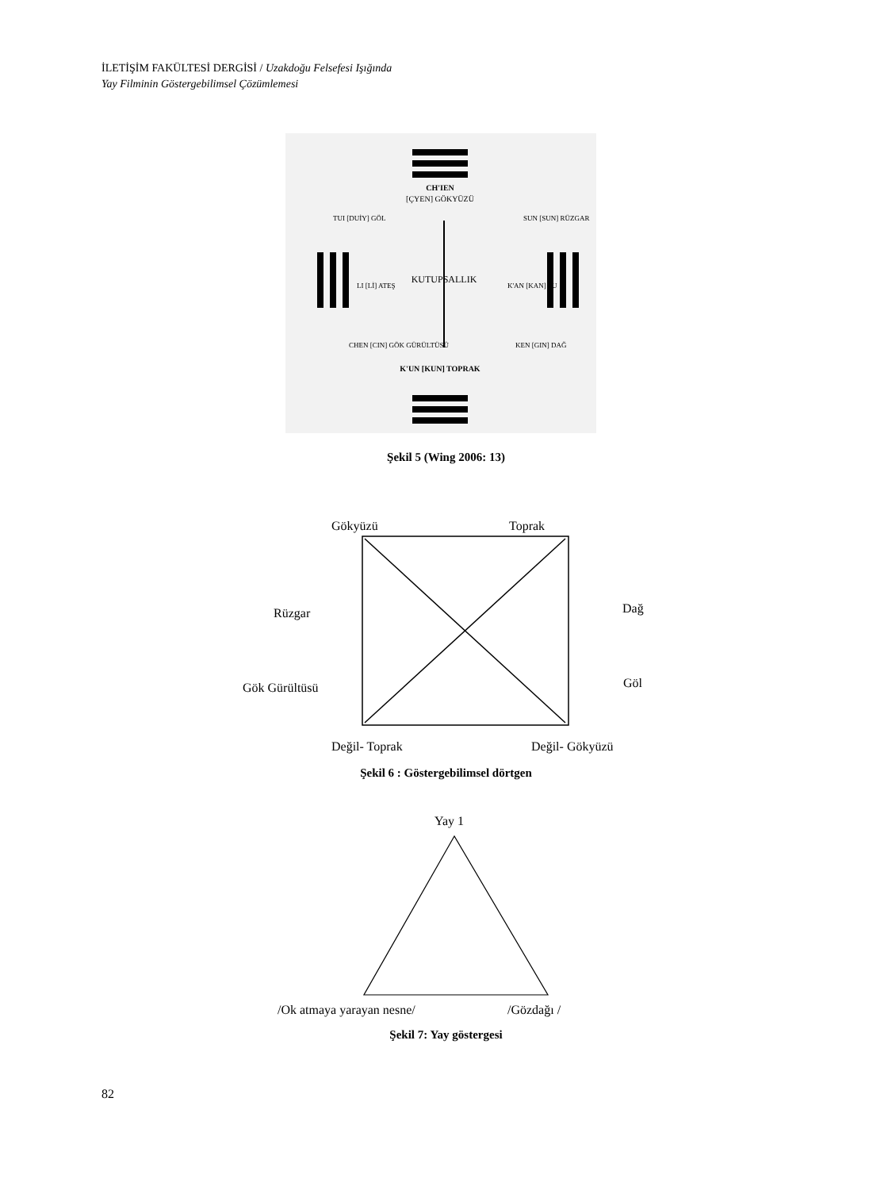İLETİŞİM FAKÜLTESİ DERGİSİ / Uzakdoğu Felsefesi Işığında
Yay Filminin Göstergebilimsel Çözümlemesi
CH'IEN
[ÇYEN] GÖKYÜZÜ
KUTUPSALLIK
K'UN [KUN] TOPRAK
TUI [DUİY] GÖL
SUN [SUN] RÜZGAR
LI [Lİ] ATEŞ
K'AN [KAN] SU
CHEN [CIN] GÖK GÜRÜLTÜSÜ
KEN [GIN] DAĞ
Şekil 5 (Wing 2006: 13)
Gökyüzü Toprak
Rüzgar Dağ
Gök Gürültüsü Göl
Değil- Toprak Değil- Gökyüzü
Şekil 6 : Göstergebilimsel dörtgen
Yay 1
/Ok atmaya yarayan nesne/ /Gözdağı /
Şekil 7: Yay göstergesi
82